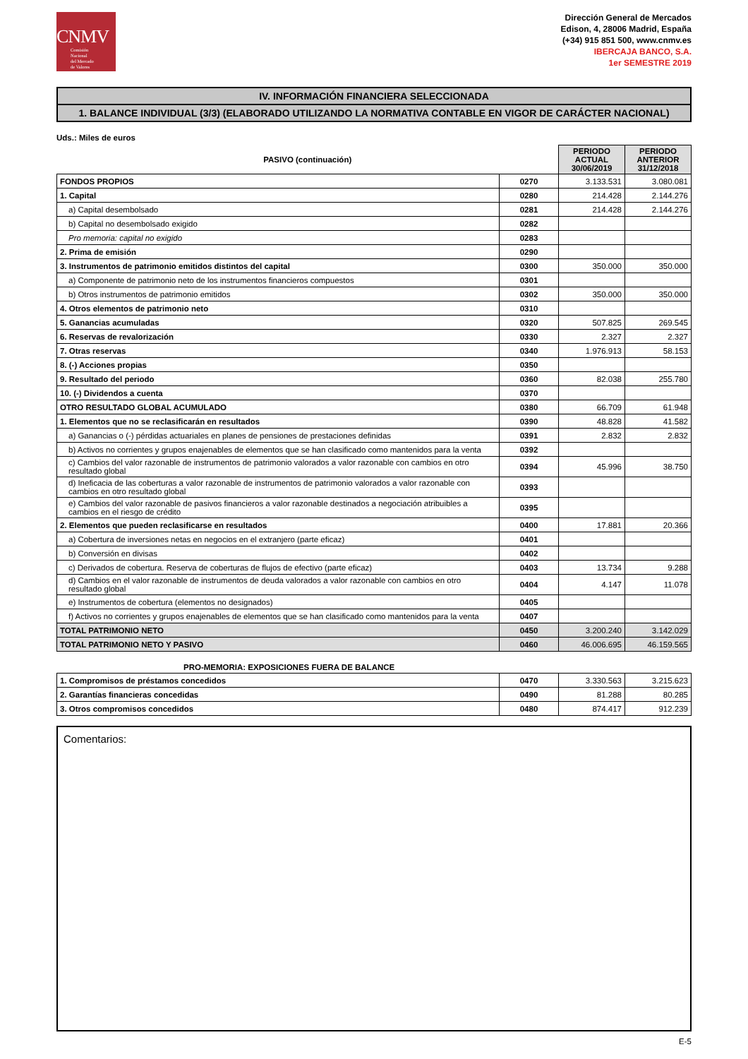CNMV
Comisión
Nacional
del Mercado
de Valores
Dirección General de Mercados
Edison, 4, 28006 Madrid, España
(+34) 915 851 500, www.cnmv.es
IBERCAJA BANCO, S.A.
1er SEMESTRE 2019
IV. INFORMACIÓN FINANCIERA SELECCIONADA
1. BALANCE INDIVIDUAL (3/3) (ELABORADO UTILIZANDO LA NORMATIVA CONTABLE EN VIGOR DE CARÁCTER NACIONAL)
Uds.: Miles de euros
| PASIVO (continuación) | | PERIODO ACTUAL 30/06/2019 | PERIODO ANTERIOR 31/12/2018 |
| --- | --- | --- | --- |
| FONDOS PROPIOS | 0270 | 3.133.531 | 3.080.081 |
| 1. Capital | 0280 | 214.428 | 2.144.276 |
| a) Capital desembolsado | 0281 | 214.428 | 2.144.276 |
| b) Capital no desembolsado exigido | 0282 | | |
| Pro memoria: capital no exigido | 0283 | | |
| 2. Prima de emisión | 0290 | | |
| 3. Instrumentos de patrimonio emitidos distintos del capital | 0300 | 350.000 | 350.000 |
| a) Componente de patrimonio neto de los instrumentos financieros compuestos | 0301 | | |
| b) Otros instrumentos de patrimonio emitidos | 0302 | 350.000 | 350.000 |
| 4. Otros elementos de patrimonio neto | 0310 | | |
| 5. Ganancias acumuladas | 0320 | 507.825 | 269.545 |
| 6. Reservas de revalorización | 0330 | 2.327 | 2.327 |
| 7. Otras reservas | 0340 | 1.976.913 | 58.153 |
| 8. (-) Acciones propias | 0350 | | |
| 9. Resultado del periodo | 0360 | 82.038 | 255.780 |
| 10. (-) Dividendos a cuenta | 0370 | | |
| OTRO RESULTADO GLOBAL ACUMULADO | 0380 | 66.709 | 61.948 |
| 1. Elementos que no se reclasificarán en resultados | 0390 | 48.828 | 41.582 |
| a) Ganancias o (-) pérdidas actuariales en planes de pensiones de prestaciones definidas | 0391 | 2.832 | 2.832 |
| b) Activos no corrientes y grupos enajenables de elementos que se han clasificado como mantenidos para la venta | 0392 | | |
| c) Cambios del valor razonable de instrumentos de patrimonio valorados a valor razonable con cambios en otro resultado global | 0394 | 45.996 | 38.750 |
| d) Ineficacia de las coberturas a valor razonable de instrumentos de patrimonio valorados a valor razonable con cambios en otro resultado global | 0393 | | |
| e) Cambios del valor razonable de pasivos financieros a valor razonable destinados a negociación atribuibles a cambios en el riesgo de crédito | 0395 | | |
| 2. Elementos que pueden reclasificarse en resultados | 0400 | 17.881 | 20.366 |
| a) Cobertura de inversiones netas en negocios en el extranjero (parte eficaz) | 0401 | | |
| b) Conversión en divisas | 0402 | | |
| c) Derivados de cobertura. Reserva de coberturas de flujos de efectivo (parte eficaz) | 0403 | 13.734 | 9.288 |
| d) Cambios en el valor razonable de instrumentos de deuda valorados a valor razonable con cambios en otro resultado global | 0404 | 4.147 | 11.078 |
| e) Instrumentos de cobertura (elementos no designados) | 0405 | | |
| f) Activos no corrientes y grupos enajenables de elementos que se han clasificado como mantenidos para la venta | 0407 | | |
| TOTAL PATRIMONIO NETO | 0450 | 3.200.240 | 3.142.029 |
| TOTAL PATRIMONIO NETO Y PASIVO | 0460 | 46.006.695 | 46.159.565 |
PRO-MEMORIA: EXPOSICIONES FUERA DE BALANCE
| 1. Compromisos de préstamos concedidos | 0470 | 3.330.563 | 3.215.623 |
| 2. Garantías financieras concedidas | 0490 | 81.288 | 80.285 |
| 3. Otros compromisos concedidos | 0480 | 874.417 | 912.239 |
Comentarios:
E-5